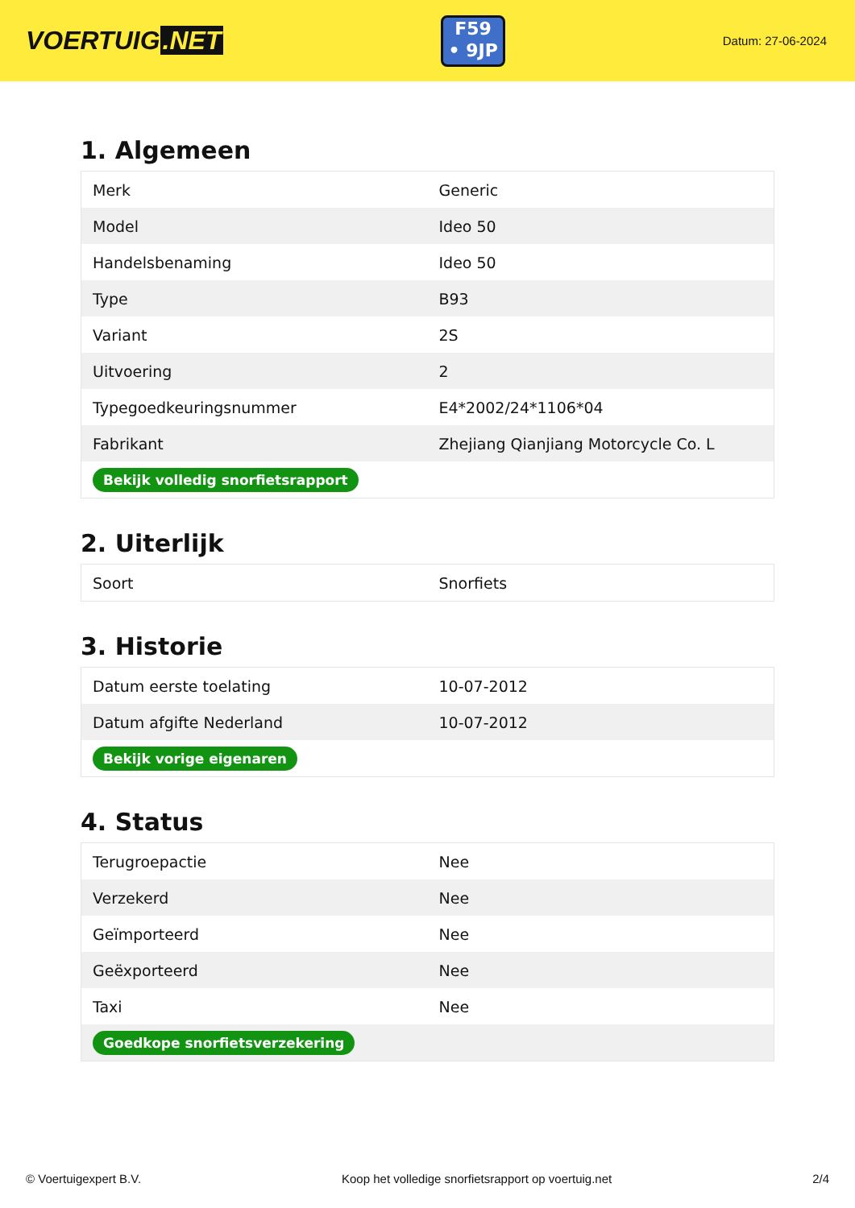VOERTUIG.NET
F59
• 9JP
Datum: 27-06-2024
1. Algemeen
| Merk | Generic |
| Model | Ideo 50 |
| Handelsbenaming | Ideo 50 |
| Type | B93 |
| Variant | 2S |
| Uitvoering | 2 |
| Typegoedkeuringsnummer | E4*2002/24*1106*04 |
| Fabrikant | Zhejiang Qianjiang Motorcycle Co. L |
| Bekijk volledig snorfietsrapport | |
2. Uiterlijk
| Soort | Snorfiets |
3. Historie
| Datum eerste toelating | 10-07-2012 |
| Datum afgifte Nederland | 10-07-2012 |
| Bekijk vorige eigenaren | |
4. Status
| Terugroepactie | Nee |
| Verzekerd | Nee |
| Geïmporteerd | Nee |
| Geëxporteerd | Nee |
| Taxi | Nee |
| Goedkope snorfietsverzekering | |
© Voertuigexpert B.V. Koop het volledige snorfietsrapport op voertuig.net 2/4